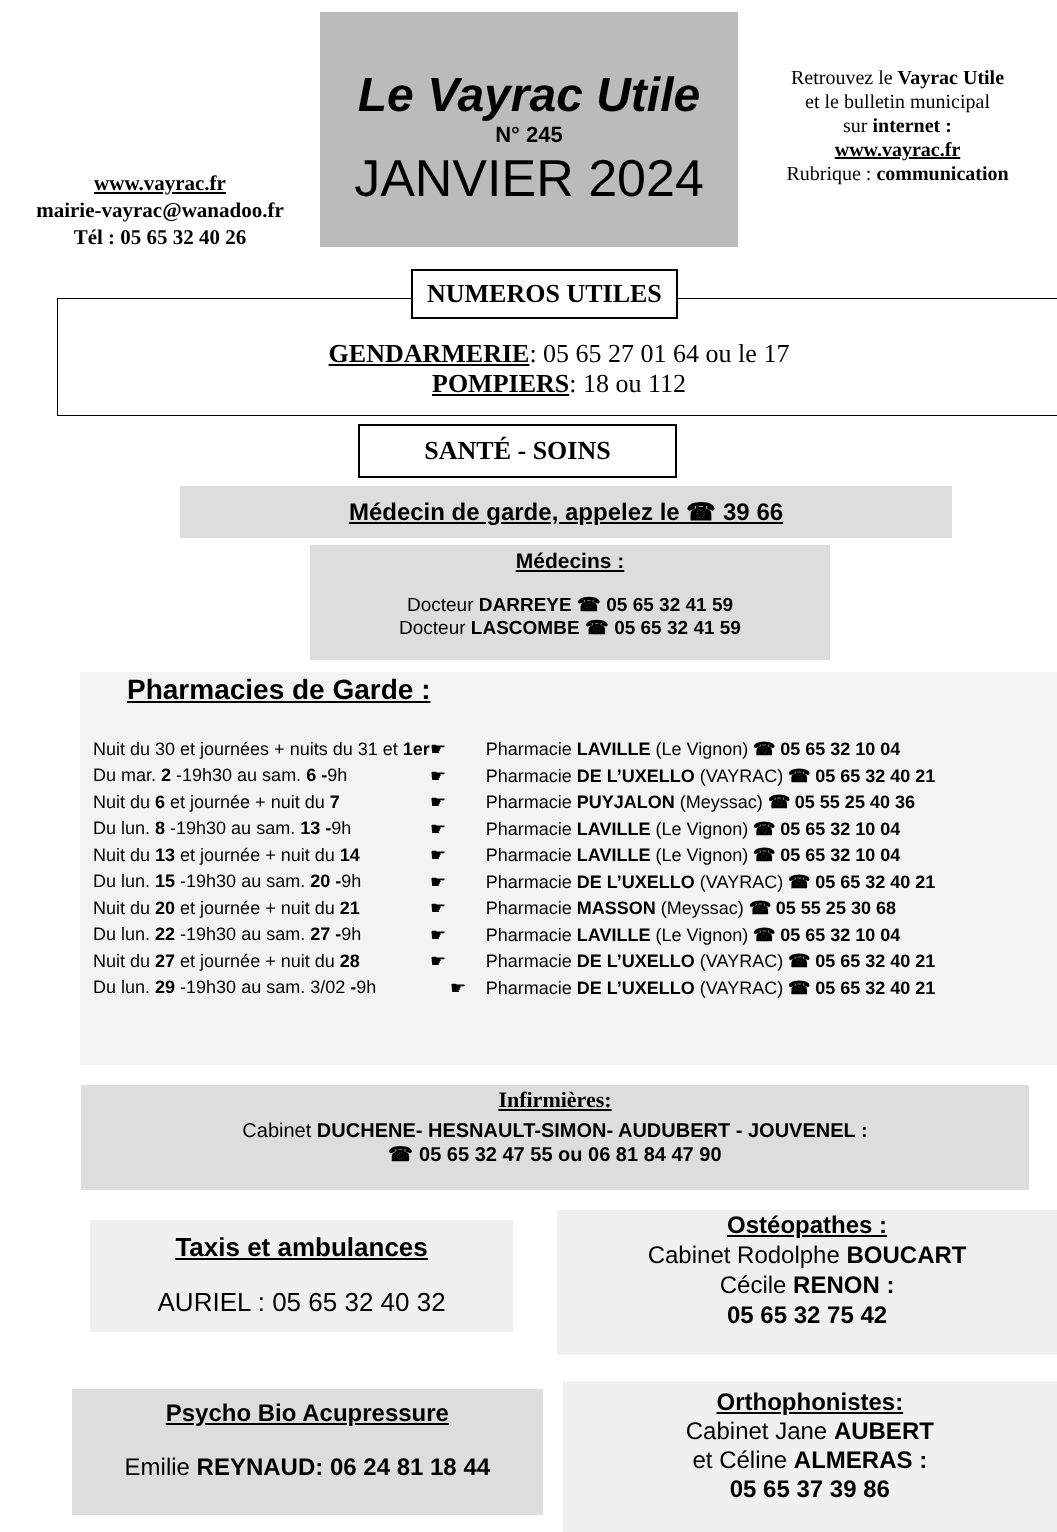www.vayrac.fr
mairie-vayrac@wanadoo.fr
Tél : 05 65 32 40 26
Le Vayrac Utile
N° 245
JANVIER 2024
Retrouvez le Vayrac Utile
et le bulletin municipal
sur internet :
www.vayrac.fr
Rubrique : communication
NUMEROS UTILES
GENDARMERIE: 05 65 27 01 64 ou le 17
POMPIERS: 18 ou 112
SANTÉ - SOINS
Médecin de garde, appelez le ☎ 39 66
Médecins :
Docteur DARREYE ☎ 05 65 32 41 59
Docteur LASCOMBE ☎ 05 65 32 41 59
Pharmacies de Garde :
| Nuit du 30 et journées + nuits du 31 et 1er | ☛ | Pharmacie LAVILLE (Le Vignon) ☎ 05 65 32 10 04 |
| Du mar. 2 -19h30 au sam. 6 - 9h | ☛ | Pharmacie DE L’UXELLO (VAYRAC) ☎ 05 65 32 40 21 |
| Nuit du 6 et journée + nuit du 7 | ☛ | Pharmacie PUYJALON (Meyssac) ☎ 05 55 25 40 36 |
| Du lun. 8 -19h30 au sam. 13 - 9h | ☛ | Pharmacie LAVILLE (Le Vignon) ☎ 05 65 32 10 04 |
| Nuit du 13 et journée + nuit du 14 | ☛ | Pharmacie LAVILLE (Le Vignon) ☎ 05 65 32 10 04 |
| Du lun. 15 -19h30 au sam. 20 - 9h | ☛ | Pharmacie DE L’UXELLO (VAYRAC) ☎ 05 65 32 40 21 |
| Nuit du 20 et journée + nuit du 21 | ☛ | Pharmacie MASSON (Meyssac) ☎ 05 55 25 30 68 |
| Du lun. 22 -19h30 au sam. 27 - 9h | ☛ | Pharmacie LAVILLE (Le Vignon) ☎ 05 65 32 10 04 |
| Nuit du 27 et journée + nuit du 28 | ☛ | Pharmacie DE L’UXELLO (VAYRAC) ☎ 05 65 32 40 21 |
| Du lun. 29 -19h30 au sam. 3/02 - 9h | ☛ | Pharmacie DE L’UXELLO (VAYRAC) ☎ 05 65 32 40 21 |
Infirmières:
Cabinet DUCHENE- HESNAULT-SIMON- AUDUBERT - JOUVENEL :
☎ 05 65 32 47 55 ou 06 81 84 47 90
Taxis et ambulances
AURIEL : 05 65 32 40 32
Ostéopathes :
Cabinet Rodolphe BOUCART
Cécile RENON :
05 65 32 75 42
Psycho Bio Acupressure
Emilie REYNAUD: 06 24 81 18 44
Orthophonistes:
Cabinet Jane AUBERT
et Céline ALMERAS :
05 65 37 39 86